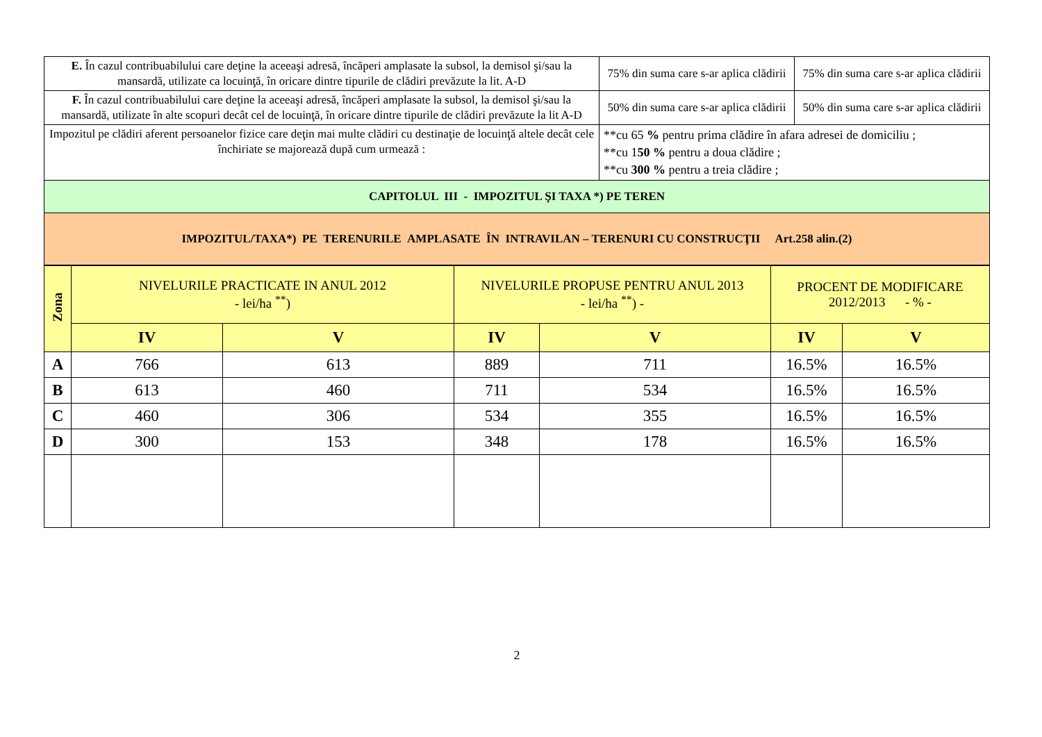| E. În cazul contribuabilului care deţine la aceeaşi adresă, încăperi amplasate la subsol, la demisol şi/sau la mansardă, utilizate ca locuinţă, în oricare dintre tipurile de clădiri prevăzute la lit. A-D | 75% din suma care s-ar aplica clădirii | 75% din suma care s-ar aplica clădirii |
| F. În cazul contribuabilului care deţine la aceeaşi adresă, încăperi amplasate la subsol, la demisol şi/sau la mansardă, utilizate în alte scopuri decât cel de locuinţă, în oricare dintre tipurile de clădiri prevăzute la lit A-D | 50% din suma care s-ar aplica clădirii | 50% din suma care s-ar aplica clădirii |
| Impozitul pe clădiri aferent persoanelor fizice care deţin mai multe clădiri cu destinaţie de locuinţă altele decât cele închiriate se majorează după cum urmează : | **cu 65 % pentru prima clădire în afara adresei de domiciliu ; **cu 1 50 % pentru a doua clădire ; **cu 300 % pentru a treia clădire ; | |
| CAPITOLUL III - IMPOZITUL ŞI TAXA *) PE TEREN | | |
| IMPOZITUL/TAXA*) PE TERENURILE AMPLASATE ÎN INTRAVILAN – TERENURI CU CONSTRUCŢII Art.258 alin.(2) | | |
| Zona | NIVELURILE PRACTICATE IN ANUL 2012 - lei/ha <sup>**</sup>) | | NIVELURILE PROPUSE PENTRU ANUL 2013 - lei/ha <sup>**</sup>) - | | PROCENT DE MODIFICARE 2012/2013 - % - | |
| --- | --- | --- | --- | --- | --- | --- |
| | IV | V | IV | V | IV | V |
| A | 766 | 613 | 889 | 711 | 16.5% | 16.5% |
| B | 613 | 460 | 711 | 534 | 16.5% | 16.5% |
| C | 460 | 306 | 534 | 355 | 16.5% | 16.5% |
| D | 300 | 153 | 348 | 178 | 16.5% | 16.5% |
2